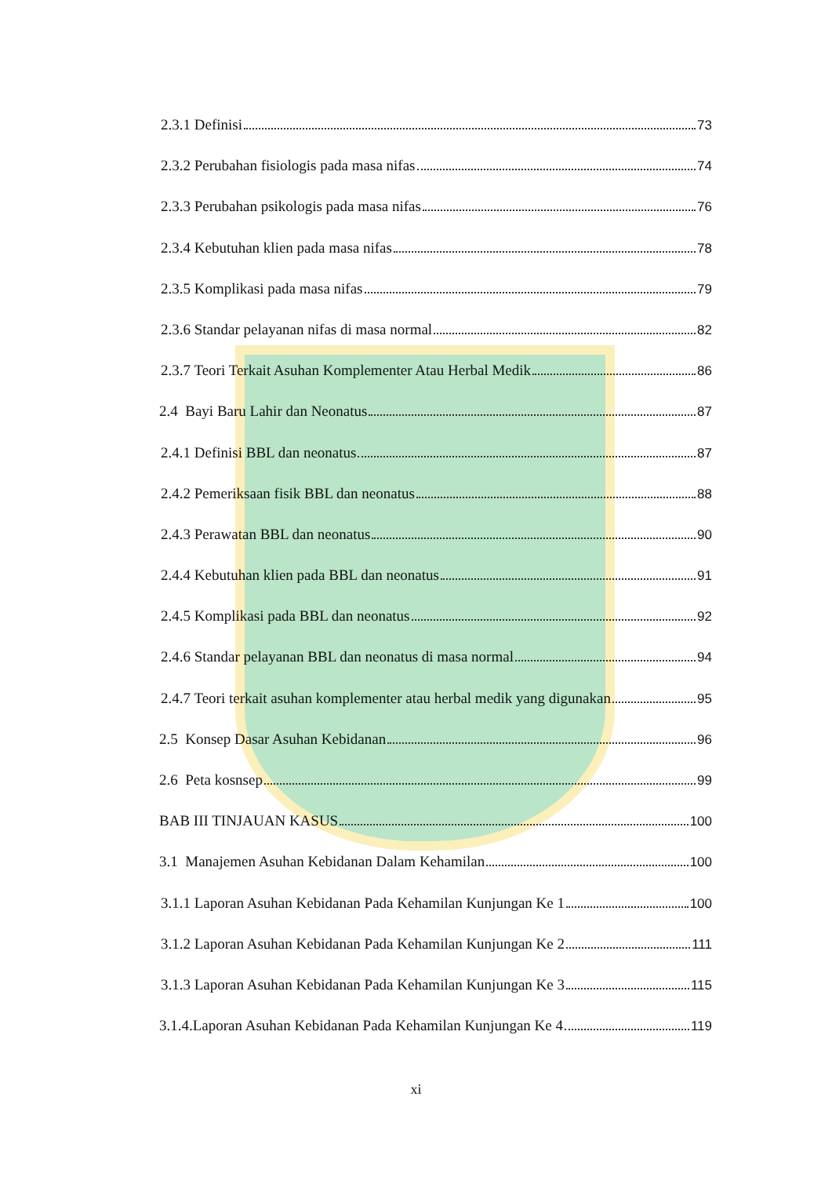2.3.1 Definisi 73
2.3.2 Perubahan fisiologis pada masa nifas 74
2.3.3 Perubahan psikologis pada masa nifas 76
2.3.4 Kebutuhan klien pada masa nifas 78
2.3.5 Komplikasi pada masa nifas 79
2.3.6 Standar pelayanan nifas di masa normal 82
2.3.7 Teori Terkait Asuhan Komplementer Atau Herbal Medik 86
2.4 Bayi Baru Lahir dan Neonatus 87
2.4.1 Definisi BBL dan neonatus 87
2.4.2 Pemeriksaan fisik BBL dan neonatus 88
2.4.3 Perawatan BBL dan neonatus 90
2.4.4 Kebutuhan klien pada BBL dan neonatus 91
2.4.5 Komplikasi pada BBL dan neonatus 92
2.4.6 Standar pelayanan BBL dan neonatus di masa normal 94
2.4.7 Teori terkait asuhan komplementer atau herbal medik yang digunakan 95
2.5 Konsep Dasar Asuhan Kebidanan 96
2.6 Peta kosnsep 99
BAB III TINJAUAN KASUS 100
3.1 Manajemen Asuhan Kebidanan Dalam Kehamilan 100
3.1.1 Laporan Asuhan Kebidanan Pada Kehamilan Kunjungan Ke 1 100
3.1.2 Laporan Asuhan Kebidanan Pada Kehamilan Kunjungan Ke 2 111
3.1.3 Laporan Asuhan Kebidanan Pada Kehamilan Kunjungan Ke 3 115
3.1.4.Laporan Asuhan Kebidanan Pada Kehamilan Kunjungan Ke 4 119
xi